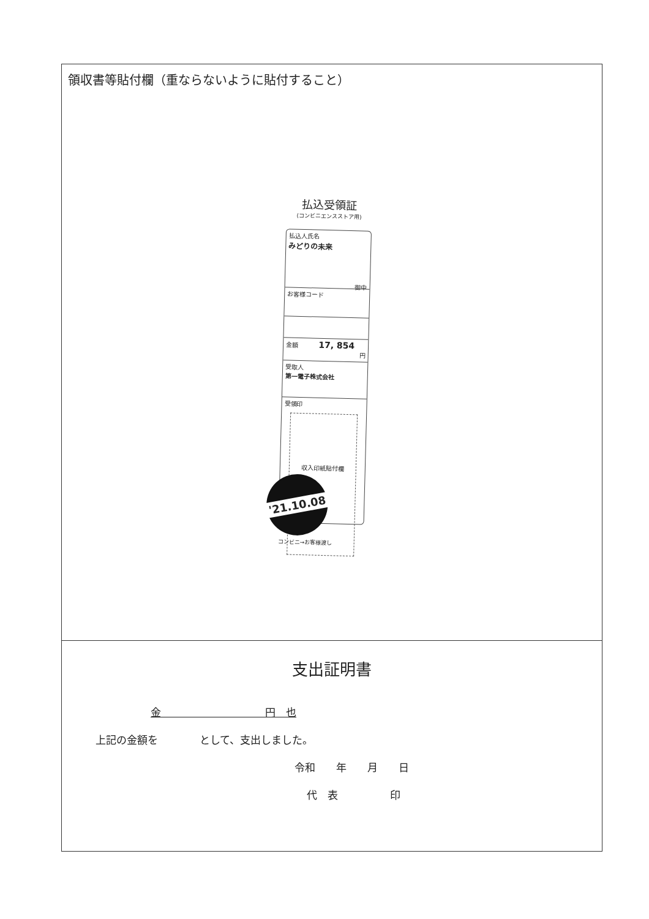領収書等貼付欄（重ならないように貼付すること）
払込受領証
(コンビニエンスストア用)
払込人氏名
みどりの未来
御中
お客様コード
金額 17, 854
円
受取人
第一電子株式会社
受領印
収入印紙貼付欄
'21.10.08
コンビニ→お客様渡し
支出証明書
金　　　　　　　　　　円　也
上記の金額を　　　　として、支出しました。
令和　　年　　月　　日
代　表　　　　　印